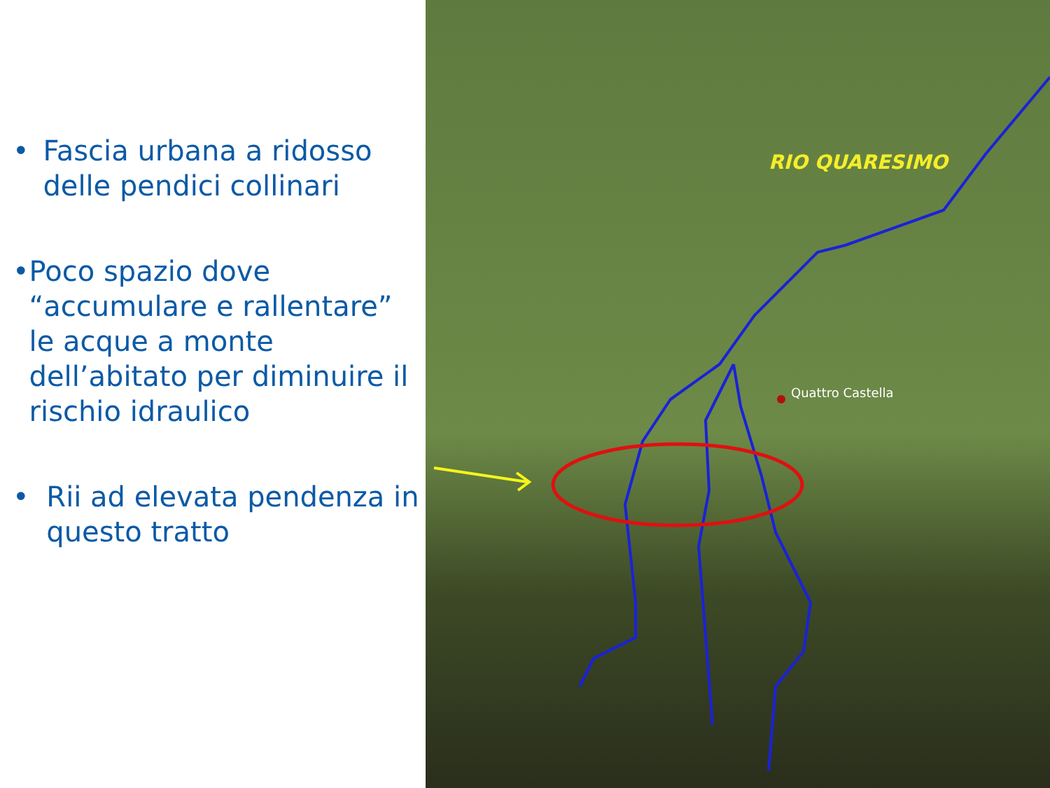• Fascia urbana a ridosso delle pendici collinari
• Poco spazio dove “accumulare e rallentare” le acque a monte dell’abitato per diminuire il rischio idraulico
• Rii ad elevata pendenza in questo tratto
RIO QUARESIMO
Quattro Castella